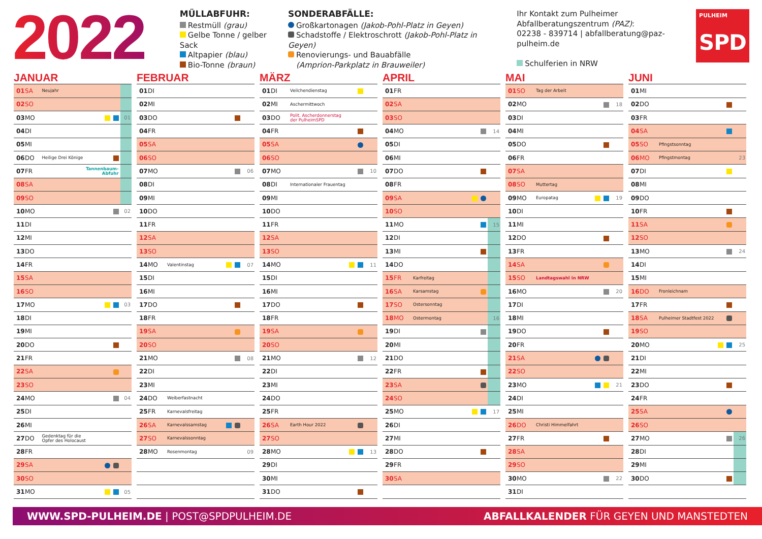2022
MÜLLABFUHR:
Restmüll (grau)
Gelbe Tonne / gelber Sack
Altpapier (blau)
Bio-Tonne (braun)
SONDERABFÄLLE:
Großkartonagen (Jakob-Pohl-Platz in Geyen)
Schadstoffe / Elektroschrott (Jakob-Pohl-Platz in Geyen)
Renovierungs- und Bauabfälle
(Amprion-Parkplatz in Brauweiler)
Ihr Kontakt zum Pulheimer
Abfallberatungszentrum (PAZ):
02238 - 839714 | abfallberatung@paz-pulheim.de
Schulferien in NRW
PULHEIM
SPD
JANUAR
| 01 | SA | Neujahr | | |
| 02 | SO | | | |
| 03 | MO | | | 01 |
| 04 | DI | | | |
| 05 | MI | | | |
| 06 | DO | Heilige Drei Könige | | |
| 07 | FR | | Tannenbaum- Abfuhr | |
| 08 | SA | | | |
| 09 | SO | | | |
| 10 | MO | | | 02 |
| 11 | DI | | | |
| 12 | MI | | | |
| 13 | DO | | | |
| 14 | FR | | | |
| 15 | SA | | | |
| 16 | SO | | | |
| 17 | MO | | | 03 |
| 18 | DI | | | |
| 19 | MI | | | |
| 20 | DO | | | |
| 21 | FR | | | |
| 22 | SA | | | |
| 23 | SO | | | |
| 24 | MO | | | 04 |
| 25 | DI | | | |
| 26 | MI | | | |
| 27 | DO | Gedenktag für die Opfer des Holocaust | | |
| 28 | FR | | | |
| 29 | SA | | | |
| 30 | SO | | | |
| 31 | MO | | | 05 |
FEBRUAR
| 01 | DI | | | |
| 02 | MI | | | |
| 03 | DO | | | |
| 04 | FR | | | |
| 05 | SA | | | |
| 06 | SO | | | |
| 07 | MO | | | 06 |
| 08 | DI | | | |
| 09 | MI | | | |
| 10 | DO | | | |
| 11 | FR | | | |
| 12 | SA | | | |
| 13 | SO | | | |
| 14 | MO | Valentinstag | | 07 |
| 15 | DI | | | |
| 16 | MI | | | |
| 17 | DO | | | |
| 18 | FR | | | |
| 19 | SA | | | |
| 20 | SO | | | |
| 21 | MO | | | 08 |
| 22 | DI | | | |
| 23 | MI | | | |
| 24 | DO | Weiberfastnacht | | |
| 25 | FR | Karnevalsfreitag | | |
| 26 | SA | Karnevalssamstag | | |
| 27 | SO | Karnevalssonntag | | |
| 28 | MO | Rosenmontag | | 09 |
MÄRZ
| 01 | DI | Veilchendienstag | | |
| 02 | MI | Aschermittwoch | | |
| 03 | DO | Polit. Ascherdonnerstag der PulheimSPD | | |
| 04 | FR | | | |
| 05 | SA | | | |
| 06 | SO | | | |
| 07 | MO | | | 10 |
| 08 | DI | Internationaler Frauentag | | |
| 09 | MI | | | |
| 10 | DO | | | |
| 11 | FR | | | |
| 12 | SA | | | |
| 13 | SO | | | |
| 14 | MO | | | 11 |
| 15 | DI | | | |
| 16 | MI | | | |
| 17 | DO | | | |
| 18 | FR | | | |
| 19 | SA | | | |
| 20 | SO | | | |
| 21 | MO | | | 12 |
| 22 | DI | | | |
| 23 | MI | | | |
| 24 | DO | | | |
| 25 | FR | | | |
| 26 | SA | Earth Hour 2022 | | |
| 27 | SO | | | |
| 28 | MO | | | 13 |
| 29 | DI | | | |
| 30 | MI | | | |
| 31 | DO | | | |
APRIL
| 01 | FR | | | |
| 02 | SA | | | |
| 03 | SO | | | |
| 04 | MO | | | 14 |
| 05 | DI | | | |
| 06 | MI | | | |
| 07 | DO | | | |
| 08 | FR | | | |
| 09 | SA | | | |
| 10 | SO | | | |
| 11 | MO | | | 15 |
| 12 | DI | | | |
| 13 | MI | | | |
| 14 | DO | | | |
| 15 | FR | Karfreitag | | |
| 16 | SA | Karsamstag | | |
| 17 | SO | Ostersonntag | | |
| 18 | MO | Ostermontag | | 16 |
| 19 | DI | | | |
| 20 | MI | | | |
| 21 | DO | | | |
| 22 | FR | | | |
| 23 | SA | | | |
| 24 | SO | | | |
| 25 | MO | | | 17 |
| 26 | DI | | | |
| 27 | MI | | | |
| 28 | DO | | | |
| 29 | FR | | | |
| 30 | SA | | | |
MAI
| 01 | SO | Tag der Arbeit | | |
| 02 | MO | | | 18 |
| 03 | DI | | | |
| 04 | MI | | | |
| 05 | DO | | | |
| 06 | FR | | | |
| 07 | SA | | | |
| 08 | SO | Muttertag | | |
| 09 | MO | Europatag | | 19 |
| 10 | DI | | | |
| 11 | MI | | | |
| 12 | DO | | | |
| 13 | FR | | | |
| 14 | SA | | | |
| 15 | SO | Landtagswahl in NRW | | |
| 16 | MO | | | 20 |
| 17 | DI | | | |
| 18 | MI | | | |
| 19 | DO | | | |
| 20 | FR | | | |
| 21 | SA | | | |
| 22 | SO | | | |
| 23 | MO | | | 21 |
| 24 | DI | | | |
| 25 | MI | | | |
| 26 | DO | Christi Himmelfahrt | | |
| 27 | FR | | | |
| 28 | SA | | | |
| 29 | SO | | | |
| 30 | MO | | | 22 |
| 31 | DI | | | |
JUNI
| 01 | MI | | | |
| 02 | DO | | | |
| 03 | FR | | | |
| 04 | SA | | | |
| 05 | SO | Pfingstsonntag | | |
| 06 | MO | Pfingstmontag | | 23 |
| 07 | DI | | | |
| 08 | MI | | | |
| 09 | DO | | | |
| 10 | FR | | | |
| 11 | SA | | | |
| 12 | SO | | | |
| 13 | MO | | | 24 |
| 14 | DI | | | |
| 15 | MI | | | |
| 16 | DO | Fronleichnam | | |
| 17 | FR | | | |
| 18 | SA | Pulheimer Stadtfest 2022 | | |
| 19 | SO | | | |
| 20 | MO | | | 25 |
| 21 | DI | | | |
| 22 | MI | | | |
| 23 | DO | | | |
| 24 | FR | | | |
| 25 | SA | | | |
| 26 | SO | | | |
| 27 | MO | | | 26 |
| 28 | DI | | | |
| 29 | MI | | | |
| 30 | DO | | | |
WWW.SPD-PULHEIM.DE | POST@SPDPULHEIM.DE
ABFALLKALENDER FÜR GEYEN UND MANSTEDTEN